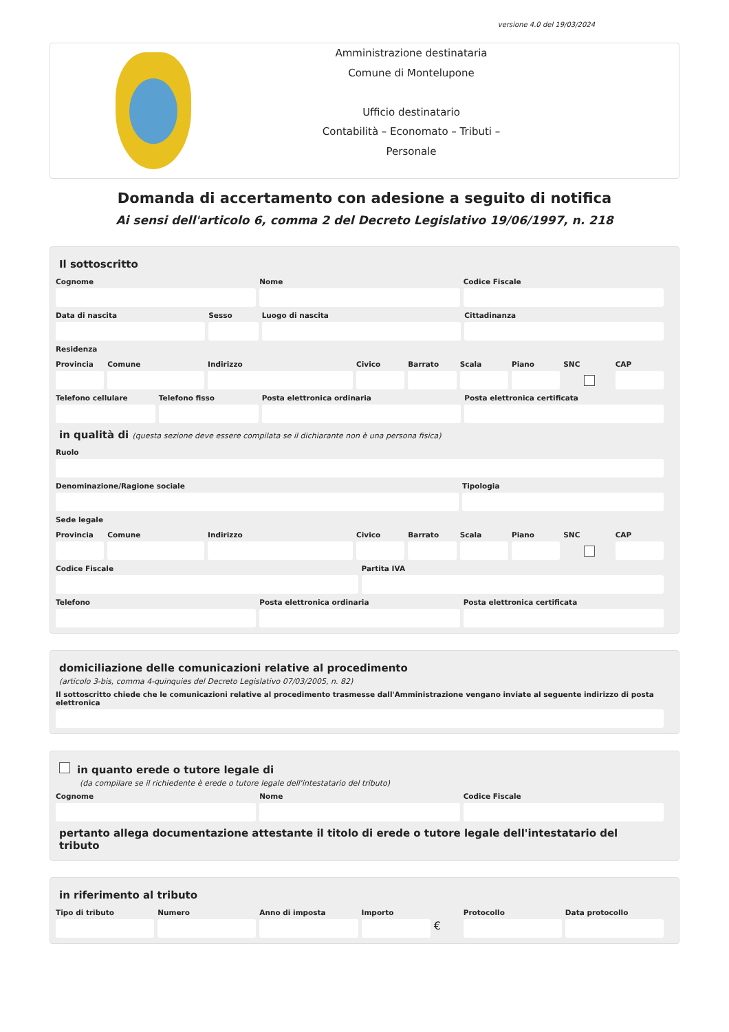versione 4.0 del 19/03/2024
Amministrazione destinataria
Comune di Montelupone
Ufficio destinatario
Contabilità – Economato – Tributi –
Personale
Domanda di accertamento con adesione a seguito di notifica
Ai sensi dell'articolo 6, comma 2 del Decreto Legislativo 19/06/1997, n. 218
Il sottoscritto
Cognome Nome Codice Fiscale
Data di nascita Sesso Luogo di nascita Cittadinanza
Residenza
Provincia Comune Indirizzo Civico Barrato Scala Piano SNC CAP
Telefono cellulare Telefono fisso Posta elettronica ordinaria Posta elettronica certificata
in qualità di (questa sezione deve essere compilata se il dichiarante non è una persona fisica)
Ruolo
Denominazione/Ragione sociale Tipologia
Sede legale
Provincia Comune Indirizzo Civico Barrato Scala Piano SNC CAP
Codice Fiscale Partita IVA
Telefono Posta elettronica ordinaria Posta elettronica certificata
domiciliazione delle comunicazioni relative al procedimento
(articolo 3-bis, comma 4-quinquies del Decreto Legislativo 07/03/2005, n. 82)
Il sottoscritto chiede che le comunicazioni relative al procedimento trasmesse dall'Amministrazione vengano inviate al seguente indirizzo di posta elettronica
in quanto erede o tutore legale di
(da compilare se il richiedente è erede o tutore legale dell'intestatario del tributo)
Cognome Nome Codice Fiscale
pertanto allega documentazione attestante il titolo di erede o tutore legale dell'intestatario del tributo
in riferimento al tributo
Tipo di tributo Numero Anno di imposta Importo
€
Protocollo Data protocollo